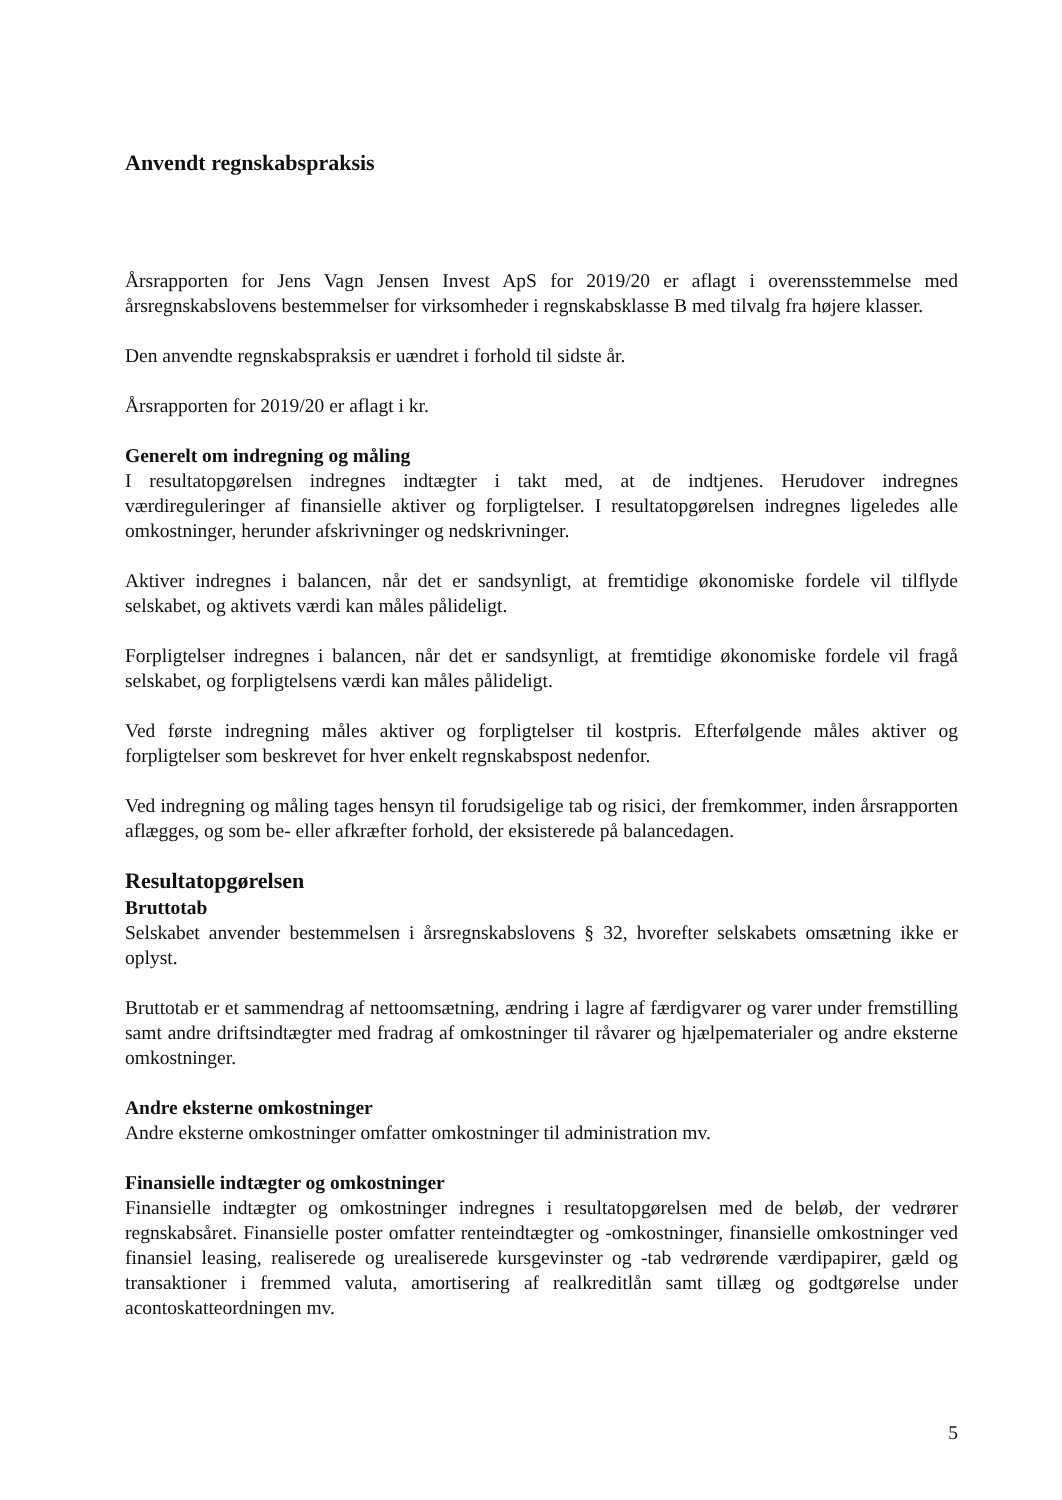Anvendt regnskabspraksis
Årsrapporten for Jens Vagn Jensen Invest ApS for 2019/20 er aflagt i overensstemmelse med årsregnskabslovens bestemmelser for virksomheder i regnskabsklasse B med tilvalg fra højere klasser.
Den anvendte regnskabspraksis er uændret i forhold til sidste år.
Årsrapporten for 2019/20 er aflagt i kr.
Generelt om indregning og måling
I resultatopgørelsen indregnes indtægter i takt med, at de indtjenes. Herudover indregnes værdireguleringer af finansielle aktiver og forpligtelser. I resultatopgørelsen indregnes ligeledes alle omkostninger, herunder afskrivninger og nedskrivninger.
Aktiver indregnes i balancen, når det er sandsynligt, at fremtidige økonomiske fordele vil tilflyde selskabet, og aktivets værdi kan måles pålideligt.
Forpligtelser indregnes i balancen, når det er sandsynligt, at fremtidige økonomiske fordele vil fragå selskabet, og forpligtelsens værdi kan måles pålideligt.
Ved første indregning måles aktiver og forpligtelser til kostpris. Efterfølgende måles aktiver og forpligtelser som beskrevet for hver enkelt regnskabspost nedenfor.
Ved indregning og måling tages hensyn til forudsigelige tab og risici, der fremkommer, inden årsrapporten aflægges, og som be- eller afkræfter forhold, der eksisterede på balancedagen.
Resultatopgørelsen
Bruttotab
Selskabet anvender bestemmelsen i årsregnskabslovens § 32, hvorefter selskabets omsætning ikke er oplyst.
Bruttotab er et sammendrag af nettoomsætning, ændring i lagre af færdigvarer og varer under fremstilling samt andre driftsindtægter med fradrag af omkostninger til råvarer og hjælpematerialer og andre eksterne omkostninger.
Andre eksterne omkostninger
Andre eksterne omkostninger omfatter omkostninger til administration mv.
Finansielle indtægter og omkostninger
Finansielle indtægter og omkostninger indregnes i resultatopgørelsen med de beløb, der vedrører regnskabsåret. Finansielle poster omfatter renteindtægter og -omkostninger, finansielle omkostninger ved finansiel leasing, realiserede og urealiserede kursgevinster og -tab vedrørende værdipapirer, gæld og transaktioner i fremmed valuta, amortisering af realkreditlån samt tillæg og godtgørelse under acontoskatteordningen mv.
5